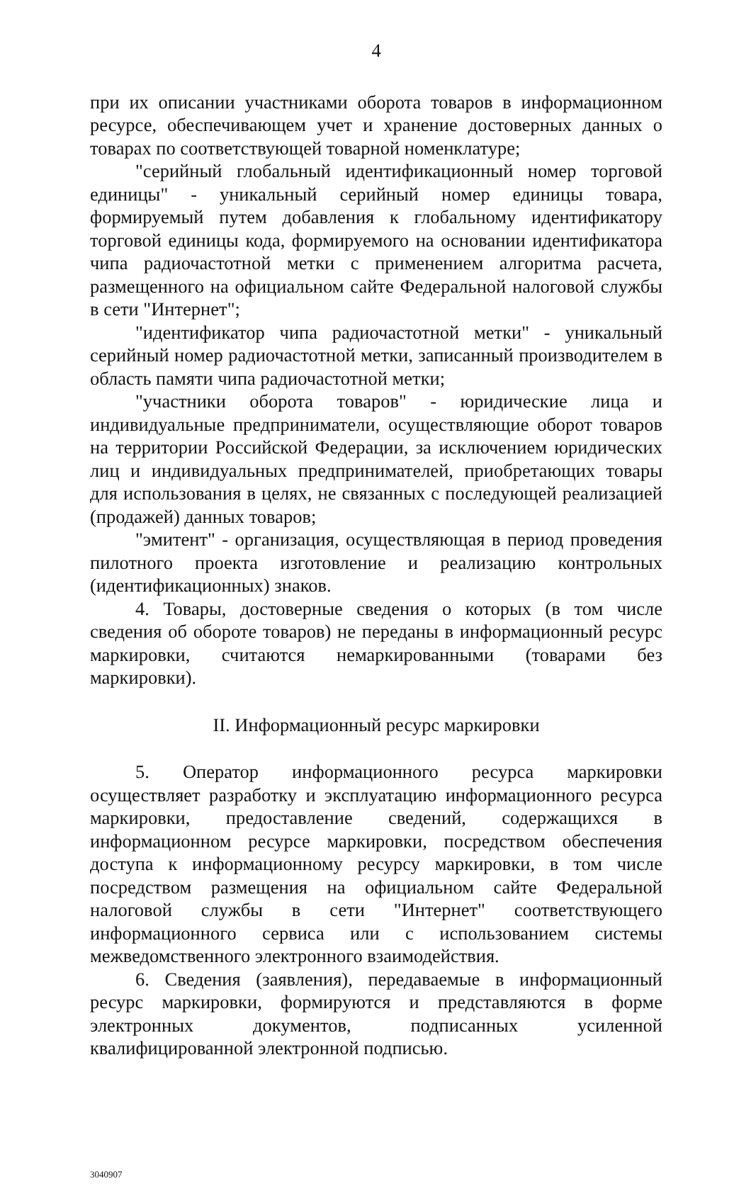4
при их описании участниками оборота товаров в информационном ресурсе, обеспечивающем учет и хранение достоверных данных о товарах по соответствующей товарной номенклатуре;
"серийный глобальный идентификационный номер торговой единицы" - уникальный серийный номер единицы товара, формируемый путем добавления к глобальному идентификатору торговой единицы кода, формируемого на основании идентификатора чипа радиочастотной метки с применением алгоритма расчета, размещенного на официальном сайте Федеральной налоговой службы в сети "Интернет";
"идентификатор чипа радиочастотной метки" - уникальный серийный номер радиочастотной метки, записанный производителем в область памяти чипа радиочастотной метки;
"участники оборота товаров" - юридические лица и индивидуальные предприниматели, осуществляющие оборот товаров на территории Российской Федерации, за исключением юридических лиц и индивидуальных предпринимателей, приобретающих товары для использования в целях, не связанных с последующей реализацией (продажей) данных товаров;
"эмитент" - организация, осуществляющая в период проведения пилотного проекта изготовление и реализацию контрольных (идентификационных) знаков.
4. Товары, достоверные сведения о которых (в том числе сведения об обороте товаров) не переданы в информационный ресурс маркировки, считаются немаркированными (товарами без маркировки).
II. Информационный ресурс маркировки
5. Оператор информационного ресурса маркировки осуществляет разработку и эксплуатацию информационного ресурса маркировки, предоставление сведений, содержащихся в информационном ресурсе маркировки, посредством обеспечения доступа к информационному ресурсу маркировки, в том числе посредством размещения на официальном сайте Федеральной налоговой службы в сети "Интернет" соответствующего информационного сервиса или с использованием системы межведомственного электронного взаимодействия.
6. Сведения (заявления), передаваемые в информационный ресурс маркировки, формируются и представляются в форме электронных документов, подписанных усиленной квалифицированной электронной подписью.
3040907